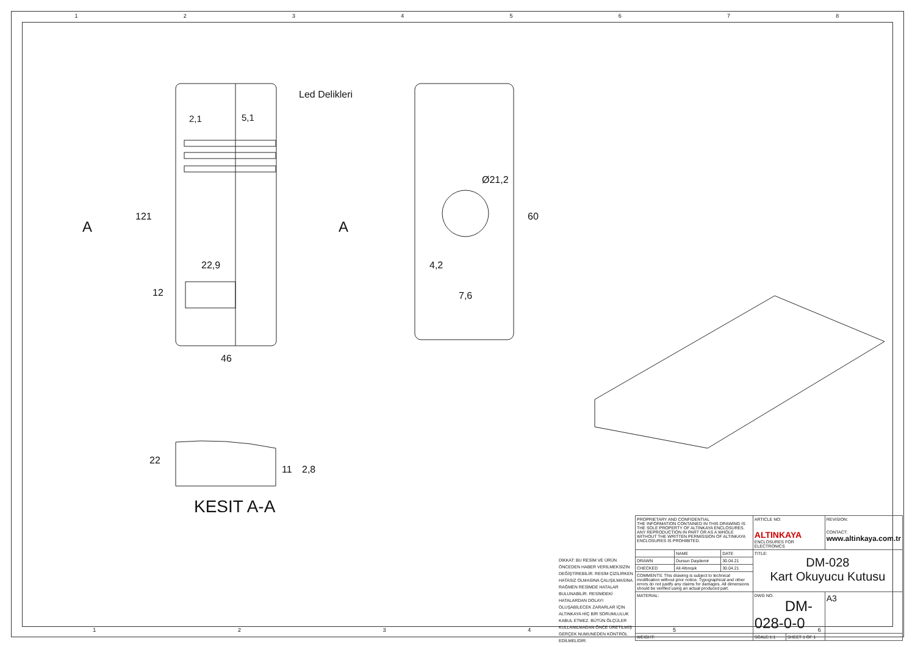12345678
Led Delikleri
2,1
5,1
A
A
121
22,9
12
46
Ø21,2
60
4,2
7,6
22
11
2,8
KESIT A-A
DİKKAT: BU RESİM VE ÜRÜN ÖNCEDEN HABER VERİLMEKSİZİN DEĞİŞTİREBİLİR. RESİM ÇİZİLİRKEN HATASIZ OLMASINA ÇALIŞILMASINA RAĞMEN RESİMDE HATALAR BULUNABİLİR. RESİMDEKİ HATALARDAN DOLAYI OLUŞABİLECEK ZARARLAR İÇİN ALTINKAYA HİÇ BİR SORUMLULUK KABUL ETMEZ. BÜTÜN ÖLÇÜLER KULLANILMADAN ÖNCE ÜRETİLMİŞ GERÇEK NUMUNEDEN KONTROL EDİLMELİDİR.
| PROPRIETARY AND CONFIDENTIAL THE INFORMATION CONTAINED IN THIS DRAWING IS THE SOLE PROPERTY OF ALTINKAYA ENCLOSURES. ANY REPRODUCTION IN PART OR AS A WHOLE WITHOUT THE WRITTEN PERMISSION OF ALTINKAYA ENCLOSURES IS PROHIBITED. | | | ARTICLE NO: ALTINKAYA ENCLOSURES FOR ELECTRONICS | | REVISION: CONTACT: www.altinkaya.com.tr |
| | NAME | DATE | TITLE: DM-028 Kart Okuyucu Kutusu | | |
| DRAWN | Dursun Daşdemir | 30.04.21 | | | |
| CHECKED | Ali Altınışık | 30.04.21 | | | |
| COMMENTS: This drawing is subject to technical modification without prior notice. Typographical and other errors do not justify any claims for damages. All dimensions should be verified using an actual produced part. | | | | | |
| MATERIAL: | | | DWG NO. DM-028-0-0 | | A3 |
| WEIGHT: | | | SCALE:1:1 | SHEET 1 OF 1 | |
123456